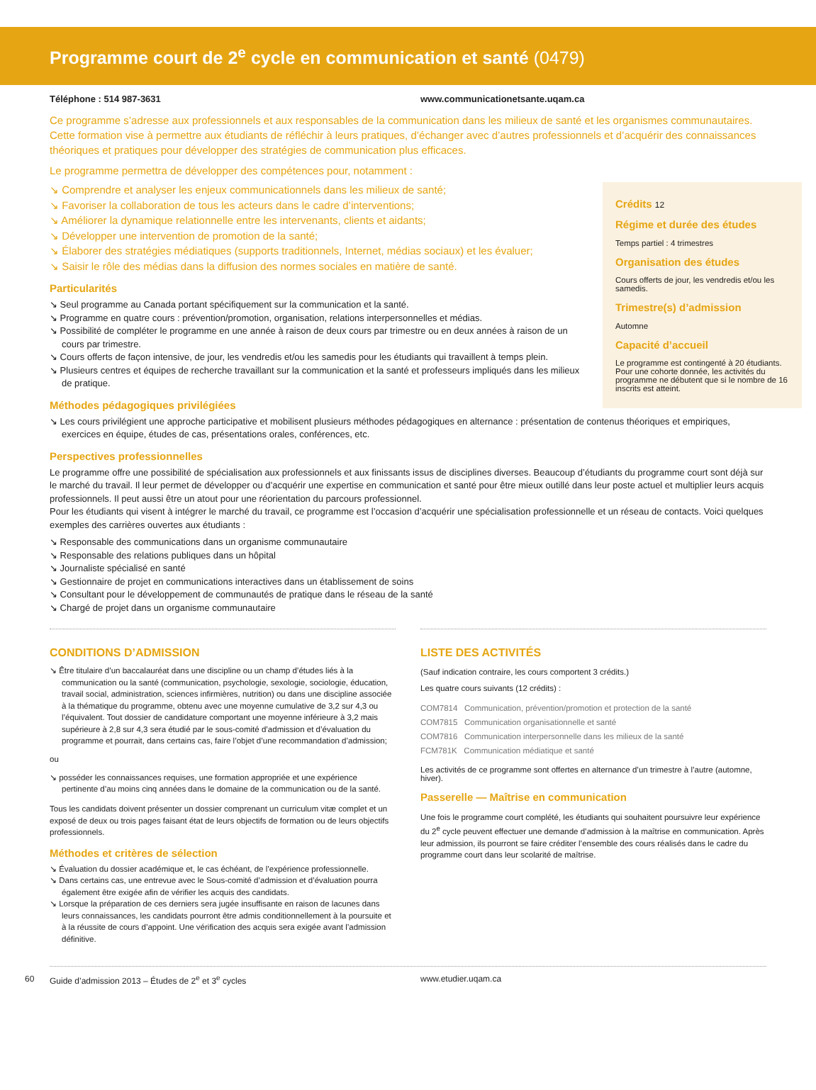Programme court de 2<sup>e</sup> cycle en communication et santé (0479)
Téléphone : 514 987-3631 www.communicationetsante.uqam.ca
Ce programme s’adresse aux professionnels et aux responsables de la communication dans les milieux de santé et les organismes communautaires. Cette formation vise à permettre aux étudiants de réfléchir à leurs pratiques, d’échanger avec d’autres professionnels et d’acquérir des connaissances théoriques et pratiques pour développer des stratégies de communication plus efficaces.
Le programme permettra de développer des compétences pour, notamment :
Crédits 12
Régime et durée des études
Temps partiel : 4 trimestres
Organisation des études
Cours offerts de jour, les vendredis et/ou les samedis.
Trimestre(s) d’admission
Automne
Capacité d’accueil
Le programme est contingenté à 20 étudiants. Pour une cohorte donnée, les activités du programme ne débutent que si le nombre de 16 inscrits est atteint.
↘ Comprendre et analyser les enjeux communicationnels dans les milieux de santé;
↘ Favoriser la collaboration de tous les acteurs dans le cadre d’interventions;
↘ Améliorer la dynamique relationnelle entre les intervenants, clients et aidants;
↘ Développer une intervention de promotion de la santé;
↘ Élaborer des stratégies médiatiques (supports traditionnels, Internet, médias sociaux) et les évaluer;
↘ Saisir le rôle des médias dans la diffusion des normes sociales en matière de santé.
Particularités
↘ Seul programme au Canada portant spécifiquement sur la communication et la santé.
↘ Programme en quatre cours : prévention/promotion, organisation, relations interpersonnelles et médias.
↘ Possibilité de compléter le programme en une année à raison de deux cours par trimestre ou en deux années à raison de un cours par trimestre.
↘ Cours offerts de façon intensive, de jour, les vendredis et/ou les samedis pour les étudiants qui travaillent à temps plein.
↘ Plusieurs centres et équipes de recherche travaillant sur la communication et la santé et professeurs impliqués dans les milieux de pratique.
Méthodes pédagogiques privilégiées
↘ Les cours privilégient une approche participative et mobilisent plusieurs méthodes pédagogiques en alternance : présentation de contenus théoriques et empiriques, exercices en équipe, études de cas, présentations orales, conférences, etc.
Perspectives professionnelles
Le programme offre une possibilité de spécialisation aux professionnels et aux finissants issus de disciplines diverses. Beaucoup d’étudiants du programme court sont déjà sur le marché du travail. Il leur permet de développer ou d’acquérir une expertise en communication et santé pour être mieux outillé dans leur poste actuel et multiplier leurs acquis professionnels. Il peut aussi être un atout pour une réorientation du parcours professionnel.
Pour les étudiants qui visent à intégrer le marché du travail, ce programme est l’occasion d’acquérir une spécialisation professionnelle et un réseau de contacts. Voici quelques exemples des carrières ouvertes aux étudiants :
↘ Responsable des communications dans un organisme communautaire
↘ Responsable des relations publiques dans un hôpital
↘ Journaliste spécialisé en santé
↘ Gestionnaire de projet en communications interactives dans un établissement de soins
↘ Consultant pour le développement de communautés de pratique dans le réseau de la santé
↘ Chargé de projet dans un organisme communautaire
CONDITIONS D’ADMISSION
↘ Être titulaire d’un baccalauréat dans une discipline ou un champ d’études liés à la communication ou la santé (communication, psychologie, sexologie, sociologie, éducation, travail social, administration, sciences infirmières, nutrition) ou dans une discipline associée à la thématique du programme, obtenu avec une moyenne cumulative de 3,2 sur 4,3 ou l’équivalent. Tout dossier de candidature comportant une moyenne inférieure à 3,2 mais supérieure à 2,8 sur 4,3 sera étudié par le sous-comité d’admission et d’évaluation du programme et pourrait, dans certains cas, faire l’objet d’une recommandation d’admission;
ou
↘ posséder les connaissances requises, une formation appropriée et une expérience pertinente d’au moins cinq années dans le domaine de la communication ou de la santé.
Tous les candidats doivent présenter un dossier comprenant un curriculum vitæ complet et un exposé de deux ou trois pages faisant état de leurs objectifs de formation ou de leurs objectifs professionnels.
Méthodes et critères de sélection
↘ Évaluation du dossier académique et, le cas échéant, de l’expérience professionnelle.
↘ Dans certains cas, une entrevue avec le Sous-comité d’admission et d’évaluation pourra également être exigée afin de vérifier les acquis des candidats.
↘ Lorsque la préparation de ces derniers sera jugée insuffisante en raison de lacunes dans leurs connaissances, les candidats pourront être admis conditionnellement à la poursuite et à la réussite de cours d’appoint. Une vérification des acquis sera exigée avant l’admission définitive.
LISTE DES ACTIVITÉS
(Sauf indication contraire, les cours comportent 3 crédits.)
Les quatre cours suivants (12 crédits) :
COM7814 Communication, prévention/promotion et protection de la santé
COM7815 Communication organisationnelle et santé
COM7816 Communication interpersonnelle dans les milieux de la santé
FCM781K Communication médiatique et santé
Les activités de ce programme sont offertes en alternance d’un trimestre à l’autre (automne, hiver).
Passerelle — Maîtrise en communication
Une fois le programme court complété, les étudiants qui souhaitent poursuivre leur expérience du 2<sup>e</sup> cycle peuvent effectuer une demande d’admission à la maîtrise en communication. Après leur admission, ils pourront se faire créditer l’ensemble des cours réalisés dans le cadre du programme court dans leur scolarité de maîtrise.
60 Guide d’admission 2013 – Études de 2<sup>e</sup> et 3<sup>e</sup> cycles www.etudier.uqam.ca